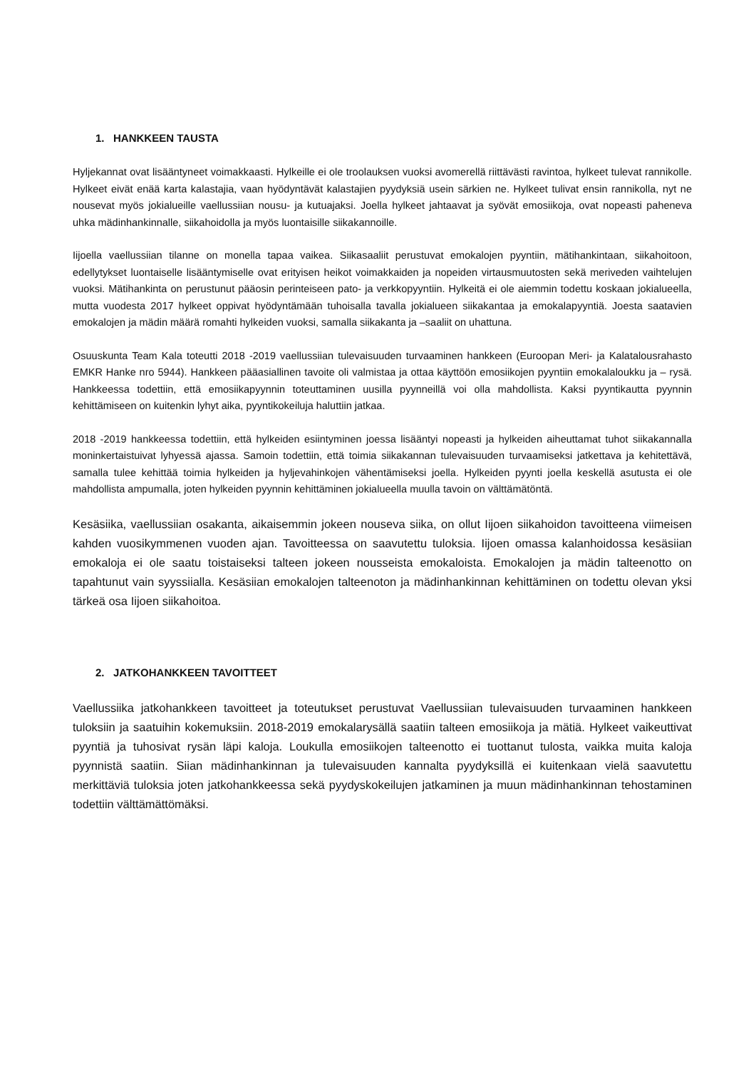1. HANKKEEN TAUSTA
Hyljekannat ovat lisääntyneet voimakkaasti. Hylkeille ei ole troolauksen vuoksi avomerellä riittävästi ravintoa, hylkeet tulevat rannikolle. Hylkeet eivät enää karta kalastajia, vaan hyödyntävät kalastajien pyydyksiä usein särkien ne. Hylkeet tulivat ensin rannikolla, nyt ne nousevat myös jokialueille vaellussiian nousu- ja kutuajaksi. Joella hylkeet jahtaavat ja syövät emosiikoja, ovat nopeasti paheneva uhka mädinhankinnalle, siikahoidolla ja myös luontaisille siikakannoille.
Iijoella vaellussiian tilanne on monella tapaa vaikea. Siikasaaliit perustuvat emokalojen pyyntiin, mätihankintaan, siikahoitoon, edellytykset luontaiselle lisääntymiselle ovat erityisen heikot voimakkaiden ja nopeiden virtausmuutosten sekä meriveden vaihtelujen vuoksi. Mätihankinta on perustunut pääosin perinteiseen pato- ja verkkopyyntiin. Hylkeitä ei ole aiemmin todettu koskaan jokialueella, mutta vuodesta 2017 hylkeet oppivat hyödyntämään tuhoisalla tavalla jokialueen siikakantaa ja emokalapyyntiä. Joesta saatavien emokalojen ja mädin määrä romahti hylkeiden vuoksi, samalla siikakanta ja –saaliit on uhattuna.
Osuuskunta Team Kala toteutti 2018 -2019 vaellussiian tulevaisuuden turvaaminen hankkeen (Euroopan Meri- ja Kalatalousrahasto EMKR Hanke nro 5944). Hankkeen pääasiallinen tavoite oli valmistaa ja ottaa käyttöön emosiikojen pyyntiin emokalaloukku ja – rysä. Hankkeessa todettiin, että emosiikapyynnin toteuttaminen uusilla pyynneillä voi olla mahdollista. Kaksi pyyntikautta pyynnin kehittämiseen on kuitenkin lyhyt aika, pyyntikokeiluja haluttiin jatkaa.
2018 -2019 hankkeessa todettiin, että hylkeiden esiintyminen joessa lisääntyi nopeasti ja hylkeiden aiheuttamat tuhot siikakannalla moninkertaistuivat lyhyessä ajassa. Samoin todettiin, että toimia siikakannan tulevaisuuden turvaamiseksi jatkettava ja kehitettävä, samalla tulee kehittää toimia hylkeiden ja hyljevahinkojen vähentämiseksi joella. Hylkeiden pyynti joella keskellä asutusta ei ole mahdollista ampumalla, joten hylkeiden pyynnin kehittäminen jokialueella muulla tavoin on välttämätöntä.
Kesäsiika, vaellussiian osakanta, aikaisemmin jokeen nouseva siika, on ollut Iijoen siikahoidon tavoitteena viimeisen kahden vuosikymmenen vuoden ajan. Tavoitteessa on saavutettu tuloksia. Iijoen omassa kalanhoidossa kesäsiian emokaloja ei ole saatu toistaiseksi talteen jokeen nousseista emokaloista. Emokalojen ja mädin talteenotto on tapahtunut vain syyssiialla. Kesäsiian emokalojen talteenoton ja mädinhankinnan kehittäminen on todettu olevan yksi tärkeä osa Iijoen siikahoitoa.
2. JATKOHANKKEEN TAVOITTEET
Vaellussiika jatkohankkeen tavoitteet ja toteutukset perustuvat Vaellussiian tulevaisuuden turvaaminen hankkeen tuloksiin ja saatuihin kokemuksiin. 2018-2019 emokalarysällä saatiin talteen emosiikoja ja mätiä. Hylkeet vaikeuttivat pyyntiä ja tuhosivat rysän läpi kaloja. Loukulla emosiikojen talteenotto ei tuottanut tulosta, vaikka muita kaloja pyynnistä saatiin. Siian mädinhankinnan ja tulevaisuuden kannalta pyydyksillä ei kuitenkaan vielä saavutettu merkittäviä tuloksia joten jatkohankkeessa sekä pyydyskokeilujen jatkaminen ja muun mädinhankinnan tehostaminen todettiin välttämättömäksi.